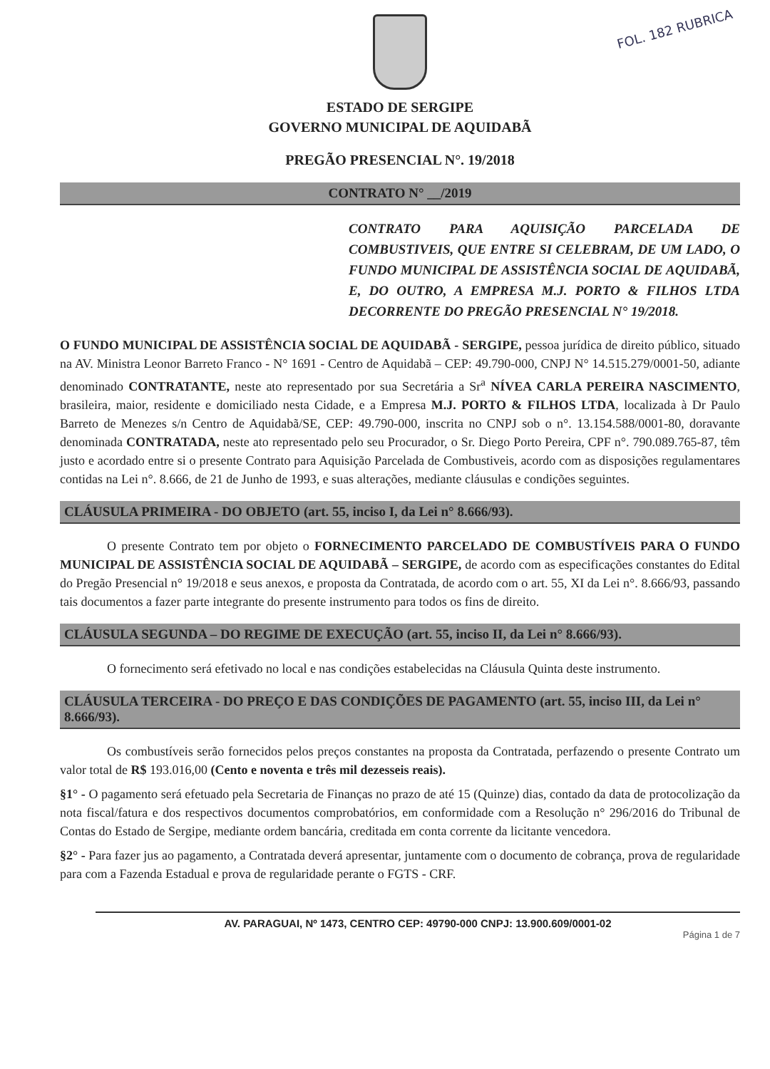FOL. 182 RUBRICA
ESTADO DE SERGIPE
GOVERNO MUNICIPAL DE AQUIDABÃ
PREGÃO PRESENCIAL N°. 19/2018
CONTRATO N° __/2019
CONTRATO PARA AQUISIÇÃO PARCELADA DE COMBUSTIVEIS, QUE ENTRE SI CELEBRAM, DE UM LADO, O FUNDO MUNICIPAL DE ASSISTÊNCIA SOCIAL DE AQUIDABÃ, E, DO OUTRO, A EMPRESA M.J. PORTO & FILHOS LTDA DECORRENTE DO PREGÃO PRESENCIAL N° 19/2018.
O FUNDO MUNICIPAL DE ASSISTÊNCIA SOCIAL DE AQUIDABÃ - SERGIPE, pessoa jurídica de direito público, situado na AV. Ministra Leonor Barreto Franco - N° 1691 - Centro de Aquidabã – CEP: 49.790-000, CNPJ N° 14.515.279/0001-50, adiante denominado CONTRATANTE, neste ato representado por sua Secretária a Sr<sup>a</sup> NÍVEA CARLA PEREIRA NASCIMENTO, brasileira, maior, residente e domiciliado nesta Cidade, e a Empresa M.J. PORTO & FILHOS LTDA, localizada à Dr Paulo Barreto de Menezes s/n Centro de Aquidabã/SE, CEP: 49.790-000, inscrita no CNPJ sob o n°. 13.154.588/0001-80, doravante denominada CONTRATADA, neste ato representado pelo seu Procurador, o Sr. Diego Porto Pereira, CPF n°. 790.089.765-87, têm justo e acordado entre si o presente Contrato para Aquisição Parcelada de Combustiveis, acordo com as disposições regulamentares contidas na Lei n°. 8.666, de 21 de Junho de 1993, e suas alterações, mediante cláusulas e condições seguintes.
CLÁUSULA PRIMEIRA - DO OBJETO (art. 55, inciso I, da Lei n° 8.666/93).
O presente Contrato tem por objeto o FORNECIMENTO PARCELADO DE COMBUSTÍVEIS PARA O FUNDO MUNICIPAL DE ASSISTÊNCIA SOCIAL DE AQUIDABÃ – SERGIPE, de acordo com as especificações constantes do Edital do Pregão Presencial n° 19/2018 e seus anexos, e proposta da Contratada, de acordo com o art. 55, XI da Lei n°. 8.666/93, passando tais documentos a fazer parte integrante do presente instrumento para todos os fins de direito.
CLÁUSULA SEGUNDA – DO REGIME DE EXECUÇÃO (art. 55, inciso II, da Lei n° 8.666/93).
O fornecimento será efetivado no local e nas condições estabelecidas na Cláusula Quinta deste instrumento.
CLÁUSULA TERCEIRA - DO PREÇO E DAS CONDIÇÕES DE PAGAMENTO (art. 55, inciso III, da Lei n° 8.666/93).
Os combustíveis serão fornecidos pelos preços constantes na proposta da Contratada, perfazendo o presente Contrato um valor total de R$ 193.016,00 (Cento e noventa e três mil dezesseis reais).
§1° - O pagamento será efetuado pela Secretaria de Finanças no prazo de até 15 (Quinze) dias, contado da data de protocolização da nota fiscal/fatura e dos respectivos documentos comprobatórios, em conformidade com a Resolução n° 296/2016 do Tribunal de Contas do Estado de Sergipe, mediante ordem bancária, creditada em conta corrente da licitante vencedora.
§2° - Para fazer jus ao pagamento, a Contratada deverá apresentar, juntamente com o documento de cobrança, prova de regularidade para com a Fazenda Estadual e prova de regularidade perante o FGTS - CRF.
AV. PARAGUAI, Nº 1473, CENTRO CEP: 49790-000 CNPJ: 13.900.609/0001-02
Página 1 de 7